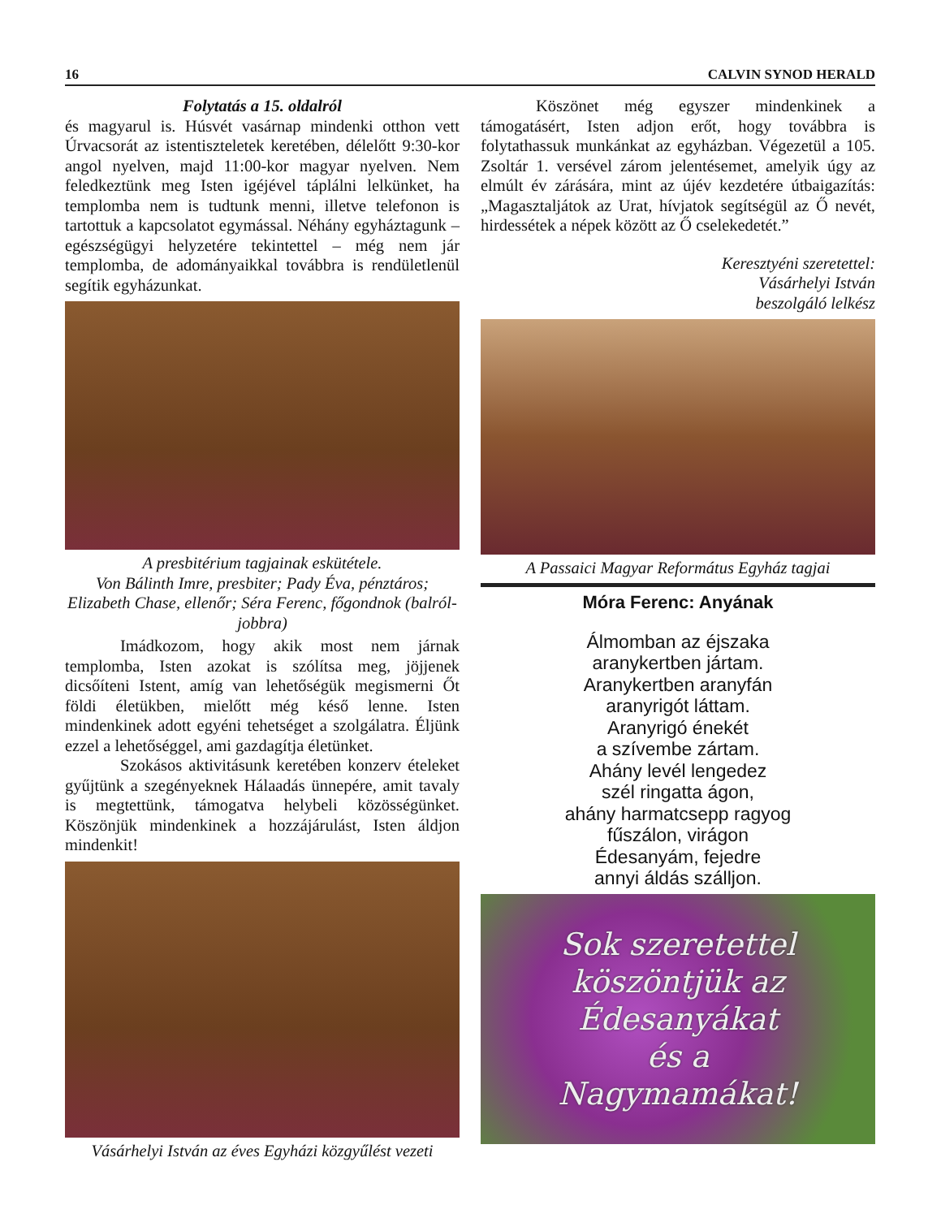16 CALVIN SYNOD HERALD
Folytatás a 15. oldalról
és magyarul is. Húsvét vasárnap mindenki otthon vett Úrvacsorát az istentiszteletek keretében, délelőtt 9:30-kor angol nyelven, majd 11:00-kor magyar nyelven. Nem feledkeztünk meg Isten igéjével táplálni lelkünket, ha templomba nem is tudtunk menni, illetve telefonon is tartottuk a kapcsolatot egymással. Néhány egyháztagunk – egészségügyi helyzetére tekintettel – még nem jár templomba, de adományaikkal továbbra is rendületlenül segítik egyházunkat.
A presbitérium tagjainak eskütétele.
Von Bálinth Imre, presbiter; Pady Éva, pénztáros; Elizabeth Chase, ellenőr; Séra Ferenc, főgondnok (balról-jobbra)
Imádkozom, hogy akik most nem járnak templomba, Isten azokat is szólítsa meg, jöjjenek dicsőíteni Istent, amíg van lehetőségük megismerni Őt földi életükben, mielőtt még késő lenne. Isten mindenkinek adott egyéni tehetséget a szolgálatra. Éljünk ezzel a lehetőséggel, ami gazdagítja életünket.
Szokásos aktivitásunk keretében konzerv ételeket gyűjtünk a szegényeknek Hálaadás ünnepére, amit tavaly is megtettünk, támogatva helybeli közösségünket. Köszönjük mindenkinek a hozzájárulást, Isten áldjon mindenkit!
Vásárhelyi István az éves Egyházi közgyűlést vezeti
Köszönet még egyszer mindenkinek a támogatásért, Isten adjon erőt, hogy továbbra is folytathassuk munkánkat az egyházban. Végezetül a 105. Zsoltár 1. versével zárom jelentésemet, amelyik úgy az elmúlt év zárására, mint az újév kezdetére útbaigazítás: „Magasztaljátok az Urat, hívjatok segítségül az Ő nevét, hirdessétek a népek között az Ő cselekedetét.”
Keresztyéni szeretettel:
Vásárhelyi István
beszolgáló lelkész
A Passaici Magyar Református Egyház tagjai
Móra Ferenc: Anyának
Álmomban az éjszaka
aranykertben jártam.
Aranykertben aranyfán
aranyrigót láttam.
Aranyrigó énekét
a szívembe zártam.
Ahány levél lengedez
szél ringatta ágon,
ahány harmatcsepp ragyog
fűszálon, virágon
Édesanyám, fejedre
annyi áldás szálljon.
Sok szeretettel
köszöntjük az
Édesanyákat
és a
Nagymamákat!